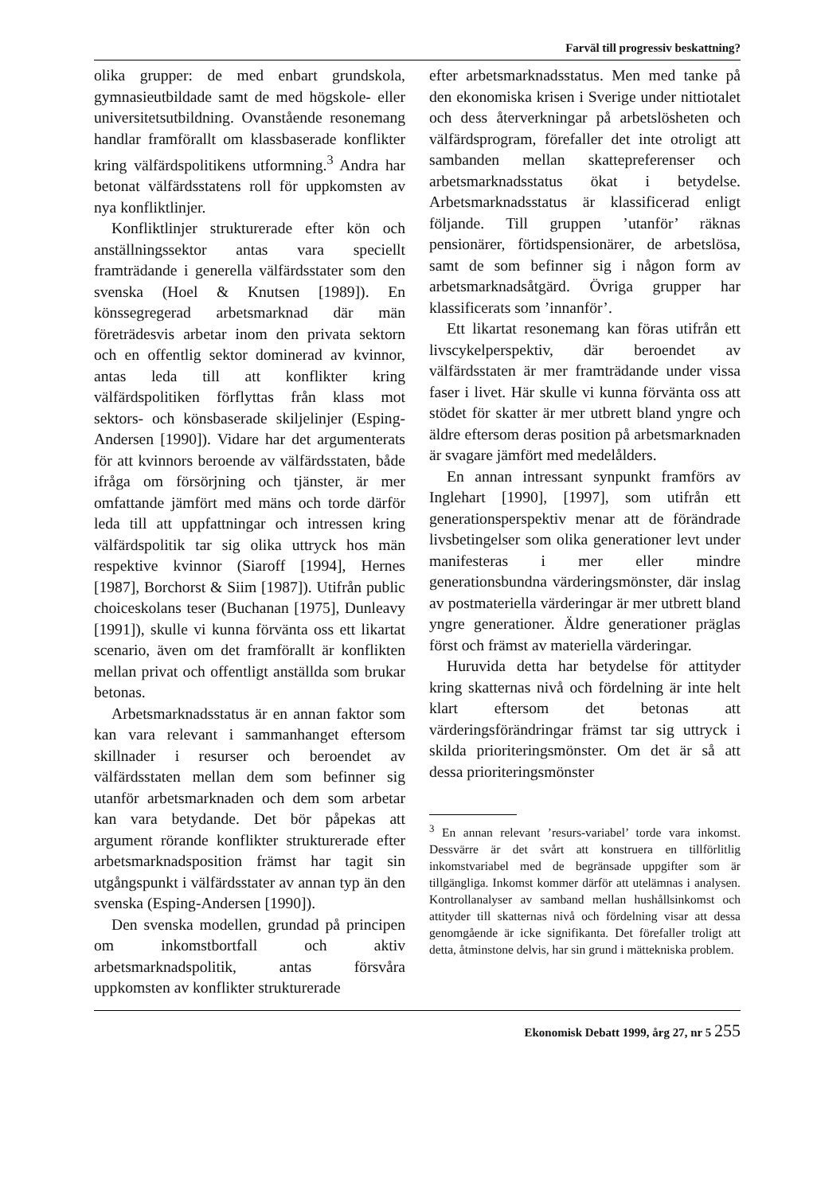Farväl till progressiv beskattning?
olika grupper: de med enbart grundskola, gymnasieutbildade samt de med högskole- eller universitetsutbildning. Ovanstående resonemang handlar framförallt om klassbaserade konflikter kring välfärdspolitikens utformning.<sup>3</sup> Andra har betonat välfärdsstatens roll för uppkomsten av nya konfliktlinjer.
Konfliktlinjer strukturerade efter kön och anställningssektor antas vara speciellt framträdande i generella välfärdsstater som den svenska (Hoel & Knutsen [1989]). En könssegregerad arbetsmarknad där män företrädesvis arbetar inom den privata sektorn och en offentlig sektor dominerad av kvinnor, antas leda till att konflikter kring välfärdspolitiken förflyttas från klass mot sektors- och könsbaserade skiljelinjer (Esping-Andersen [1990]). Vidare har det argumenterats för att kvinnors beroende av välfärdsstaten, både ifråga om försörjning och tjänster, är mer omfattande jämfört med mäns och torde därför leda till att uppfattningar och intressen kring välfärdspolitik tar sig olika uttryck hos män respektive kvinnor (Siaroff [1994], Hernes [1987], Borchorst & Siim [1987]). Utifrån public choiceskolans teser (Buchanan [1975], Dunleavy [1991]), skulle vi kunna förvänta oss ett likartat scenario, även om det framförallt är konflikten mellan privat och offentligt anställda som brukar betonas.
Arbetsmarknadsstatus är en annan faktor som kan vara relevant i sammanhanget eftersom skillnader i resurser och beroendet av välfärdsstaten mellan dem som befinner sig utanför arbetsmarknaden och dem som arbetar kan vara betydande. Det bör påpekas att argument rörande konflikter strukturerade efter arbetsmarknadsposition främst har tagit sin utgångspunkt i välfärdsstater av annan typ än den svenska (Esping-Andersen [1990]).
Den svenska modellen, grundad på principen om inkomstbortfall och aktiv arbetsmarknadspolitik, antas försvåra uppkomsten av konflikter strukturerade
efter arbetsmarknadsstatus. Men med tanke på den ekonomiska krisen i Sverige under nittiotalet och dess återverkningar på arbetslösheten och välfärdsprogram, förefaller det inte otroligt att sambanden mellan skattepreferenser och arbetsmarknadsstatus ökat i betydelse. Arbetsmarknadsstatus är klassificerad enligt följande. Till gruppen ’utanför’ räknas pensionärer, förtidspensionärer, de arbetslösa, samt de som befinner sig i någon form av arbetsmarknadsåtgärd. Övriga grupper har klassificerats som ’innanför’.
Ett likartat resonemang kan föras utifrån ett livscykelperspektiv, där beroendet av välfärdsstaten är mer framträdande under vissa faser i livet. Här skulle vi kunna förvänta oss att stödet för skatter är mer utbrett bland yngre och äldre eftersom deras position på arbetsmarknaden är svagare jämfört med medelålders.
En annan intressant synpunkt framförs av Inglehart [1990], [1997], som utifrån ett generationsperspektiv menar att de förändrade livsbetingelser som olika generationer levt under manifesteras i mer eller mindre generationsbundna värderingsmönster, där inslag av postmateriella värderingar är mer utbrett bland yngre generationer. Äldre generationer präglas först och främst av materiella värderingar.
Huruvida detta har betydelse för attityder kring skatternas nivå och fördelning är inte helt klart eftersom det betonas att värderingsförändringar främst tar sig uttryck i skilda prioriteringsmönster. Om det är så att dessa prioriteringsmönster
<sup>3</sup> En annan relevant ’resurs-variabel’ torde vara inkomst. Dessvärre är det svårt att konstruera en tillförlitlig inkomstvariabel med de begränsade uppgifter som är tillgängliga. Inkomst kommer därför att utelämnas i analysen. Kontrollanalyser av samband mellan hushållsinkomst och attityder till skatternas nivå och fördelning visar att dessa genomgående är icke signifikanta. Det förefaller troligt att detta, åtminstone delvis, har sin grund i mättekniska problem.
Ekonomisk Debatt 1999, årg 27, nr 5 255